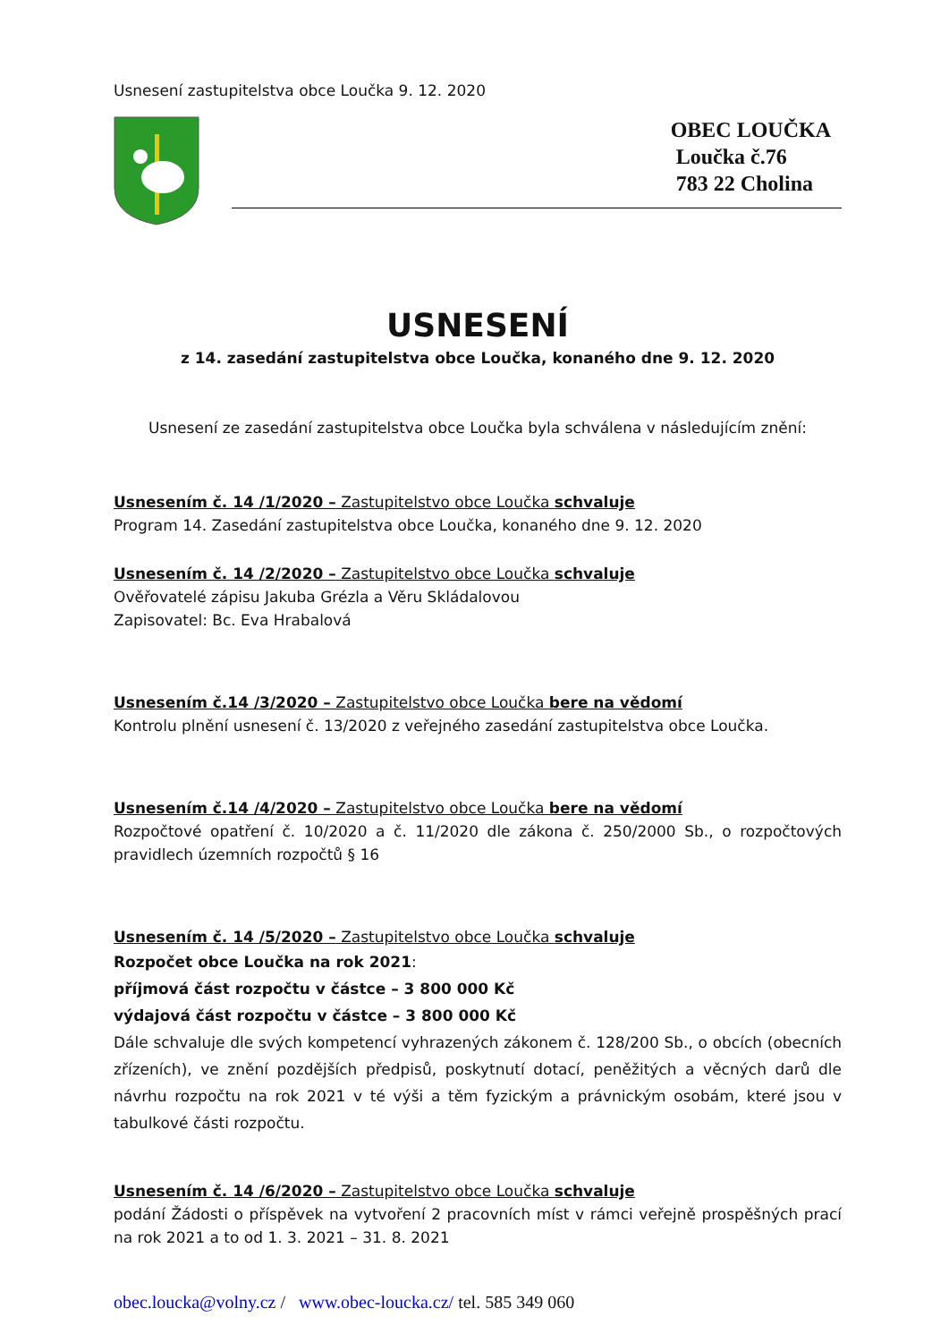Usnesení zastupitelstva obce Loučka 9. 12. 2020
OBEC LOUČKA
Loučka č.76
783 22 Cholina
USNESENÍ
z 14. zasedání zastupitelstva obce Loučka, konaného dne 9. 12. 2020
Usnesení ze zasedání zastupitelstva obce Loučka byla schválena v následujícím znění:
Usnesením č. 14 /1/2020 – Zastupitelstvo obce Loučka schvaluje
Program 14. Zasedání zastupitelstva obce Loučka, konaného dne 9. 12. 2020
Usnesením č. 14 /2/2020 – Zastupitelstvo obce Loučka schvaluje
Ověřovatelé zápisu Jakuba Grézla a Věru Skládalovou
Zapisovatel: Bc. Eva Hrabalová
Usnesením č.14 /3/2020 – Zastupitelstvo obce Loučka bere na vědomí
Kontrolu plnění usnesení č. 13/2020 z veřejného zasedání zastupitelstva obce Loučka.
Usnesením č.14 /4/2020 – Zastupitelstvo obce Loučka bere na vědomí
Rozpočtové opatření č. 10/2020 a č. 11/2020 dle zákona č. 250/2000 Sb., o rozpočtových pravidlech územních rozpočtů § 16
Usnesením č. 14 /5/2020 – Zastupitelstvo obce Loučka schvaluje
Rozpočet obce Loučka na rok 2021:
příjmová část rozpočtu v částce – 3 800 000 Kč
výdajová část rozpočtu v částce – 3 800 000 Kč
Dále schvaluje dle svých kompetencí vyhrazených zákonem č. 128/200 Sb., o obcích (obecních zřízeních), ve znění pozdějších předpisů, poskytnutí dotací, peněžitých a věcných darů dle návrhu rozpočtu na rok 2021 v té výši a těm fyzickým a právnickým osobám, které jsou v tabulkové části rozpočtu.
Usnesením č. 14 /6/2020 – Zastupitelstvo obce Loučka schvaluje
podání Žádosti o příspěvek na vytvoření 2 pracovních míst v rámci veřejně prospěšných prací na rok 2021 a to od 1. 3. 2021 – 31. 8. 2021
obec.loucka@volny.cz / www.obec-loucka.cz/ tel. 585 349 060